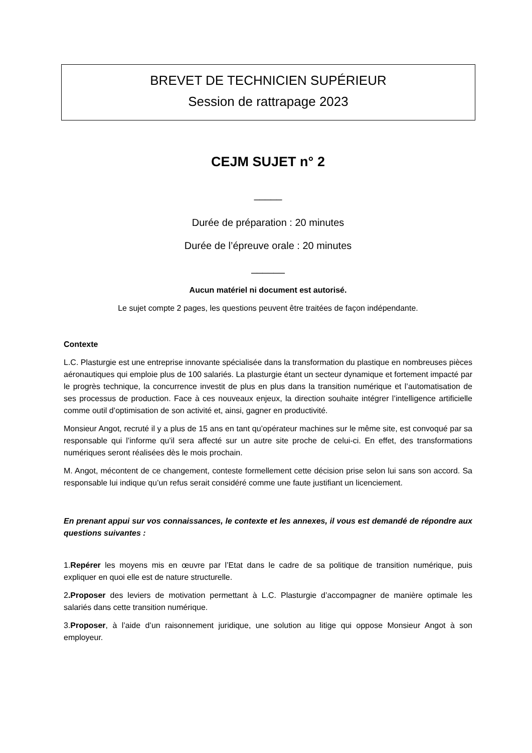BREVET DE TECHNICIEN SUPÉRIEUR
Session de rattrapage 2023
CEJM SUJET n° 2
_____
Durée de préparation : 20 minutes
Durée de l’épreuve orale : 20 minutes
______
Aucun matériel ni document est autorisé.
Le sujet compte 2 pages, les questions peuvent être traitées de façon indépendante.
Contexte
L.C. Plasturgie est une entreprise innovante spécialisée dans la transformation du plastique en nombreuses pièces aéronautiques qui emploie plus de 100 salariés. La plasturgie étant un secteur dynamique et fortement impacté par le progrès technique, la concurrence investit de plus en plus dans la transition numérique et l’automatisation de ses processus de production. Face à ces nouveaux enjeux, la direction souhaite intégrer l’intelligence artificielle comme outil d’optimisation de son activité et, ainsi, gagner en productivité.
Monsieur Angot, recruté il y a plus de 15 ans en tant qu’opérateur machines sur le même site, est convoqué par sa responsable qui l’informe qu’il sera affecté sur un autre site proche de celui-ci. En effet, des transformations numériques seront réalisées dès le mois prochain.
M. Angot, mécontent de ce changement, conteste formellement cette décision prise selon lui sans son accord. Sa responsable lui indique qu’un refus serait considéré comme une faute justifiant un licenciement.
En prenant appui sur vos connaissances, le contexte et les annexes, il vous est demandé de répondre aux questions suivantes :
1.Repérer les moyens mis en œuvre par l’Etat dans le cadre de sa politique de transition numérique, puis expliquer en quoi elle est de nature structurelle.
2.Proposer des leviers de motivation permettant à L.C. Plasturgie d’accompagner de manière optimale les salariés dans cette transition numérique.
3.Proposer, à l’aide d’un raisonnement juridique, une solution au litige qui oppose Monsieur Angot à son employeur.